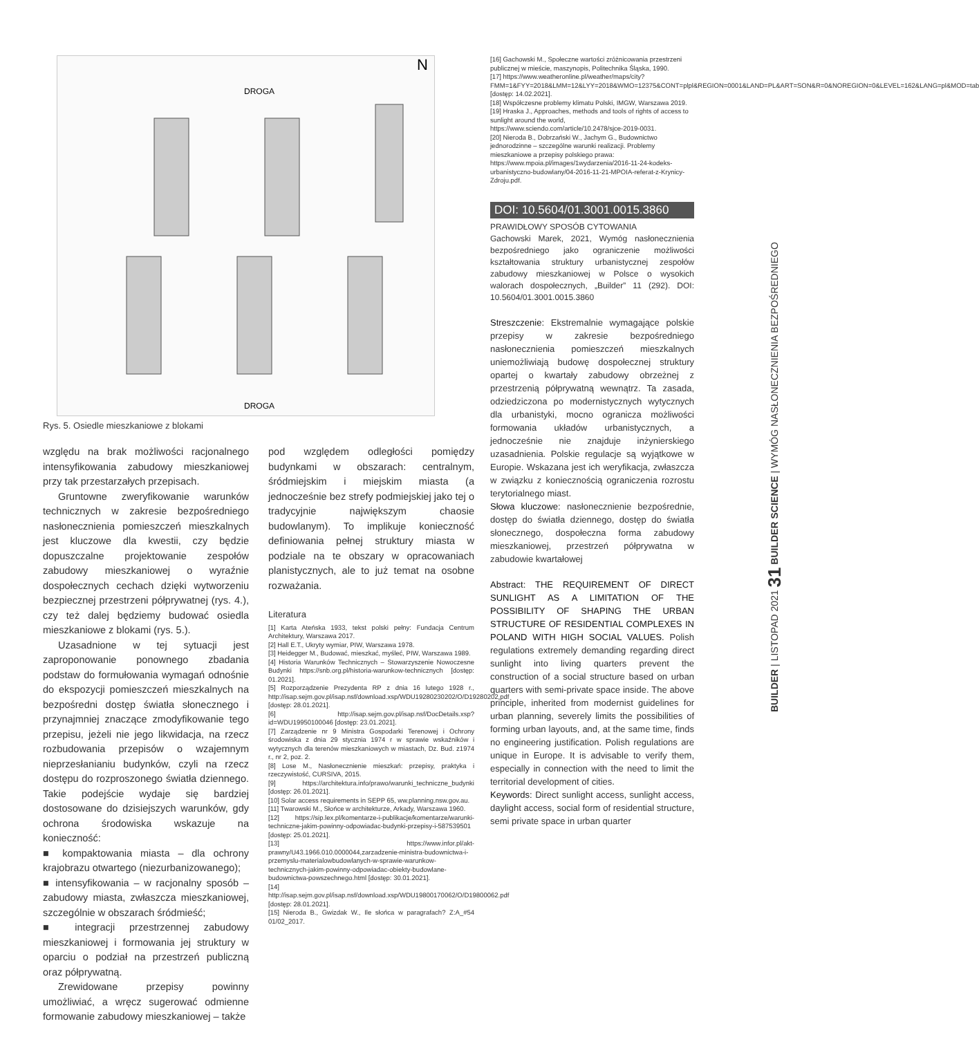BUILDER | LISTOPAD 2021 31 BUILDER SCIENCE | WYMÓG NASŁONECZNIENIA BEZPOŚREDNIEGO
DROGA
DROGA
N
Rys. 5. Osiedle mieszkaniowe z blokami
względu na brak możliwości racjonalnego intensyfikowania zabudowy mieszkaniowej przy tak przestarzałych przepisach.
Gruntowne zweryfikowanie warunków technicznych w zakresie bezpośredniego nasłonecznienia pomieszczeń mieszkalnych jest kluczowe dla kwestii, czy będzie dopuszczalne projektowanie zespołów zabudowy mieszkaniowej o wyraźnie dospołecznych cechach dzięki wytworzeniu bezpiecznej przestrzeni półprywatnej (rys. 4.), czy też dalej będziemy budować osiedla mieszkaniowe z blokami (rys. 5.).
Uzasadnione w tej sytuacji jest zaproponowanie ponownego zbadania podstaw do formułowania wymagań odnośnie do ekspozycji pomieszczeń mieszkalnych na bezpośredni dostęp światła słonecznego i przynajmniej znaczące zmodyfikowanie tego przepisu, jeżeli nie jego likwidacja, na rzecz rozbudowania przepisów o wzajemnym nieprzesłanianiu budynków, czyli na rzecz dostępu do rozproszonego światła dziennego. Takie podejście wydaje się bardziej dostosowane do dzisiejszych warunków, gdy ochrona środowiska wskazuje na konieczność:
■ kompaktowania miasta – dla ochrony krajobrazu otwartego (niezurbanizowanego);
■ intensyfikowania – w racjonalny sposób – zabudowy miasta, zwłaszcza mieszkaniowej, szczególnie w obszarach śródmieść;
■ integracji przestrzennej zabudowy mieszkaniowej i formowania jej struktury w oparciu o podział na przestrzeń publiczną oraz półprywatną.
Zrewidowane przepisy powinny umożliwiać, a wręcz sugerować odmienne formowanie zabudowy mieszkaniowej – także
pod względem odległości pomiędzy budynkami w obszarach: centralnym, śródmiejskim i miejskim miasta (a jednocześnie bez strefy podmiejskiej jako tej o tradycyjnie największym chaosie budowlanym). To implikuje konieczność definiowania pełnej struktury miasta w podziale na te obszary w opracowaniach planistycznych, ale to już temat na osobne rozważania.
Literatura
[1] Karta Ateńska 1933, tekst polski pełny: Fundacja Centrum Architektury, Warszawa 2017.
[2] Hall E.T., Ukryty wymiar, PIW, Warszawa 1978.
[3] Heidegger M., Budować, mieszkać, myśleć, PIW, Warszawa 1989.
[4] Historia Warunków Technicznych – Stowarzyszenie Nowoczesne Budynki https://snb.org.pl/historia-warunkow-technicznych [dostęp: 01.2021].
[5] Rozporządzenie Prezydenta RP z dnia 16 lutego 1928 r., http://isap.sejm.gov.pl/isap.nsf/download.xsp/WDU19280230202/O/D19280202.pdf [dostęp: 28.01.2021].
[6] http://isap.sejm.gov.pl/isap.nsf/DocDetails.xsp?id=WDU19950100046 [dostęp: 23.01.2021].
[7] Zarządzenie nr 9 Ministra Gospodarki Terenowej i Ochrony środowiska z dnia 29 stycznia 1974 r w sprawie wskaźników i wytycznych dla terenów mieszkaniowych w miastach, Dz. Bud. z1974 r., nr 2, poz. 2.
[8] Lose M., Nasłonecznienie mieszkań: przepisy, praktyka i rzeczywistość, CURSIVA, 2015.
[9] https://architektura.info/prawo/warunki_techniczne_budynki [dostęp: 26.01.2021].
[10] Solar access requirements in SEPP 65, ww.planning.nsw.gov.au.
[11] Twarowski M., Słońce w architekturze, Arkady, Warszawa 1960.
[12] https://sip.lex.pl/komentarze-i-publikacje/komentarze/warunki-techniczne-jakim-powinny-odpowiadac-budynki-przepisy-i-587539501 [dostęp: 25.01.2021].
[13] https://www.infor.pl/akt-prawny/U43.1966.010.0000044,zarzadzenie-ministra-budownictwa-i-przemyslu-materialowbudowlanych-w-sprawie-warunkow-technicznych-jakim-powinny-odpowiadac-obiekty-budowlane-budownictwa-powszechnego.html [dostęp: 30.01.2021].
[14] http://isap.sejm.gov.pl/isap.nsf/download.xsp/WDU19800170062/O/D19800062.pdf [dostęp: 28.01.2021].
[15] Nieroda B., Gwizdak W., Ile słońca w paragrafach? Z:A_#54 01/02_2017.
[16] Gachowski M., Społeczne wartości zróżnicowania przestrzeni publicznej w mieście, maszynopis, Politechnika Śląska, 1990.
[17] https://www.weatheronline.pl/weather/maps/city?FMM=1&FYY=2018&LMM=12&LYY=2018&WMO=12375&CONT=plpl&REGION=0001&LAND=PL&ART=SON&R=0&NOREGION=0&LEVEL=162&LANG=pl&MOD=tab [dostęp: 14.02.2021].
[18] Współczesne problemy klimatu Polski, IMGW, Warszawa 2019.
[19] Hraska J., Approaches, methods and tools of rights of access to sunlight around the world, https://www.sciendo.com/article/10.2478/sjce-2019-0031.
[20] Nieroda B., Dobrzański W., Jachym G., Budownictwo jednorodzinne – szczególne warunki realizacji. Problemy mieszkaniowe a przepisy polskiego prawa:
https://www.mpoia.pl/images/1wydarzenia/2016-11-24-kodeks-urbanistyczno-budowlany/04-2016-11-21-MPOIA-referat-z-Krynicy-Zdroju.pdf.
DOI: 10.5604/01.3001.0015.3860
PRAWIDŁOWY SPOSÓB CYTOWANIA
Gachowski Marek, 2021, Wymóg nasłonecznienia bezpośredniego jako ograniczenie możliwości kształtowania struktury urbanistycznej zespołów zabudowy mieszkaniowej w Polsce o wysokich walorach dospołecznych, „Builder” 11 (292). DOI: 10.5604/01.3001.0015.3860
Streszczenie: Ekstremalnie wymagające polskie przepisy w zakresie bezpośredniego nasłonecznienia pomieszczeń mieszkalnych uniemożliwiają budowę dospołecznej struktury opartej o kwartały zabudowy obrzeżnej z przestrzenią półprywatną wewnątrz. Ta zasada, odziedziczona po modernistycznych wytycznych dla urbanistyki, mocno ogranicza możliwości formowania układów urbanistycznych, a jednocześnie nie znajduje inżynierskiego uzasadnienia. Polskie regulacje są wyjątkowe w Europie. Wskazana jest ich weryfikacja, zwłaszcza w związku z koniecznością ograniczenia rozrostu terytorialnego miast.
Słowa kluczowe: nasłonecznienie bezpośrednie, dostęp do światła dziennego, dostęp do światła słonecznego, dospołeczna forma zabudowy mieszkaniowej, przestrzeń półprywatna w zabudowie kwartałowej
Abstract: THE REQUIREMENT OF DIRECT SUNLIGHT AS A LIMITATION OF THE POSSIBILITY OF SHAPING THE URBAN STRUCTURE OF RESIDENTIAL COMPLEXES IN POLAND WITH HIGH SOCIAL VALUES. Polish regulations extremely demanding regarding direct sunlight into living quarters prevent the construction of a social structure based on urban quarters with semi-private space inside. The above principle, inherited from modernist guidelines for urban planning, severely limits the possibilities of forming urban layouts, and, at the same time, finds no engineering justification. Polish regulations are unique in Europe. It is advisable to verify them, especially in connection with the need to limit the territorial development of cities.
Keywords: Direct sunlight access, sunlight access, daylight access, social form of residential structure, semi private space in urban quarter